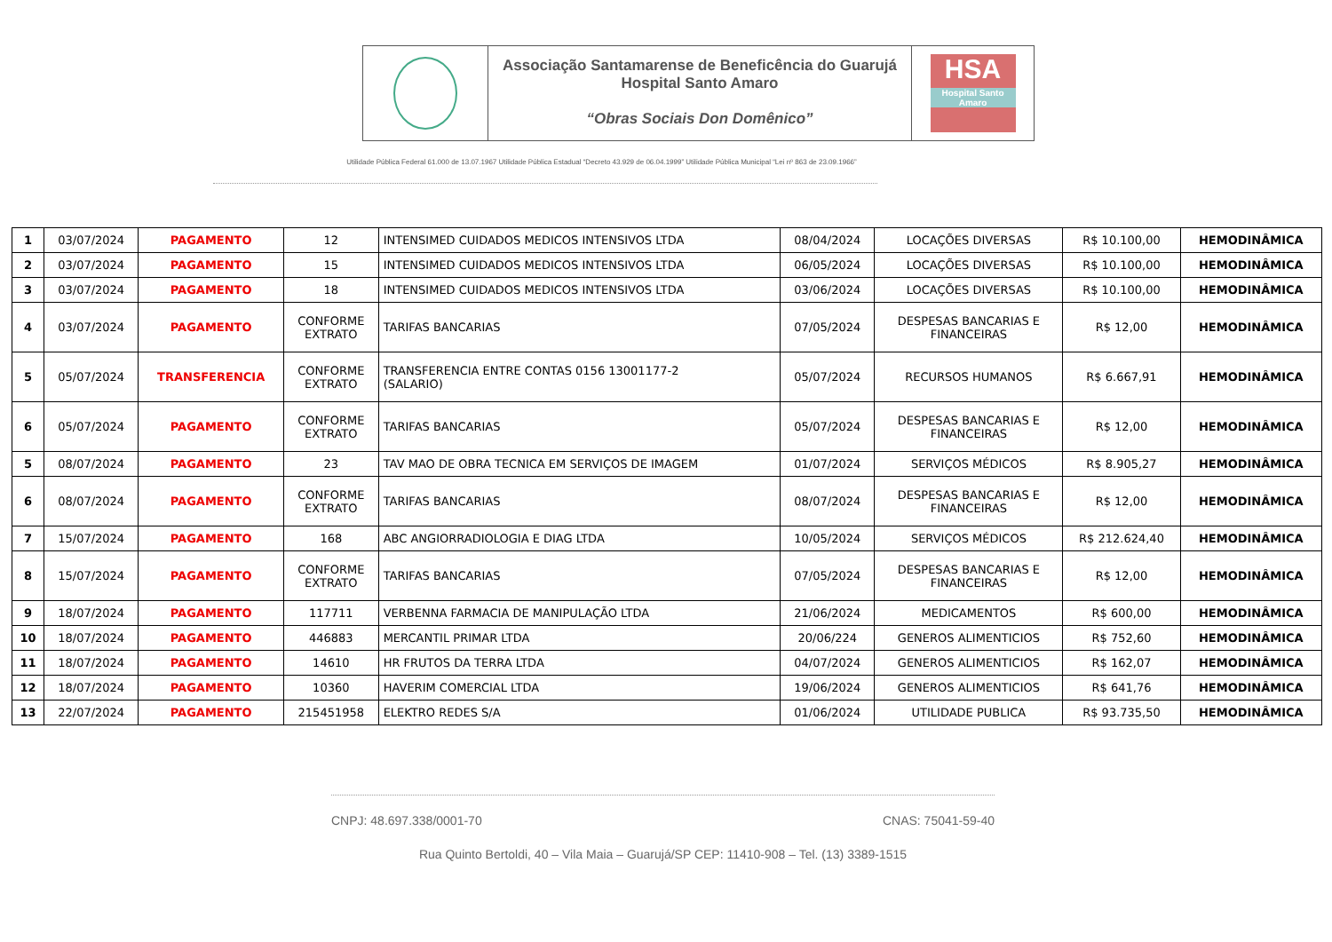Associação Santamarense de Beneficência do Guarujá
Hospital Santo Amaro
“Obras Sociais Don Domênico”
HSA
Hospital Santo Amaro
Utilidade Pública Federal 61.000 de 13.07.1967 Utilidade Pública Estadual “Decreto 43.929 de 06.04.1999” Utilidade Pública Municipal “Lei nº 863 de 23.09.1966”
| 1 | 03/07/2024 | PAGAMENTO | 12 | INTENSIMED CUIDADOS MEDICOS INTENSIVOS LTDA | 08/04/2024 | LOCAÇÕES DIVERSAS | R$ 10.100,00 | HEMODINÂMICA |
| 2 | 03/07/2024 | PAGAMENTO | 15 | INTENSIMED CUIDADOS MEDICOS INTENSIVOS LTDA | 06/05/2024 | LOCAÇÕES DIVERSAS | R$ 10.100,00 | HEMODINÂMICA |
| 3 | 03/07/2024 | PAGAMENTO | 18 | INTENSIMED CUIDADOS MEDICOS INTENSIVOS LTDA | 03/06/2024 | LOCAÇÕES DIVERSAS | R$ 10.100,00 | HEMODINÂMICA |
| 4 | 03/07/2024 | PAGAMENTO | CONFORME EXTRATO | TARIFAS BANCARIAS | 07/05/2024 | DESPESAS BANCARIAS E FINANCEIRAS | R$ 12,00 | HEMODINÂMICA |
| 5 | 05/07/2024 | TRANSFERENCIA | CONFORME EXTRATO | TRANSFERENCIA ENTRE CONTAS 0156 13001177-2 (SALARIO) | 05/07/2024 | RECURSOS HUMANOS | R$ 6.667,91 | HEMODINÂMICA |
| 6 | 05/07/2024 | PAGAMENTO | CONFORME EXTRATO | TARIFAS BANCARIAS | 05/07/2024 | DESPESAS BANCARIAS E FINANCEIRAS | R$ 12,00 | HEMODINÂMICA |
| 5 | 08/07/2024 | PAGAMENTO | 23 | TAV MAO DE OBRA TECNICA EM SERVIÇOS DE IMAGEM | 01/07/2024 | SERVIÇOS MÉDICOS | R$ 8.905,27 | HEMODINÂMICA |
| 6 | 08/07/2024 | PAGAMENTO | CONFORME EXTRATO | TARIFAS BANCARIAS | 08/07/2024 | DESPESAS BANCARIAS E FINANCEIRAS | R$ 12,00 | HEMODINÂMICA |
| 7 | 15/07/2024 | PAGAMENTO | 168 | ABC ANGIORRADIOLOGIA E DIAG LTDA | 10/05/2024 | SERVIÇOS MÉDICOS | R$ 212.624,40 | HEMODINÂMICA |
| 8 | 15/07/2024 | PAGAMENTO | CONFORME EXTRATO | TARIFAS BANCARIAS | 07/05/2024 | DESPESAS BANCARIAS E FINANCEIRAS | R$ 12,00 | HEMODINÂMICA |
| 9 | 18/07/2024 | PAGAMENTO | 117711 | VERBENNA FARMACIA DE MANIPULAÇÃO LTDA | 21/06/2024 | MEDICAMENTOS | R$ 600,00 | HEMODINÂMICA |
| 10 | 18/07/2024 | PAGAMENTO | 446883 | MERCANTIL PRIMAR LTDA | 20/06/224 | GENEROS ALIMENTICIOS | R$ 752,60 | HEMODINÂMICA |
| 11 | 18/07/2024 | PAGAMENTO | 14610 | HR FRUTOS DA TERRA LTDA | 04/07/2024 | GENEROS ALIMENTICIOS | R$ 162,07 | HEMODINÂMICA |
| 12 | 18/07/2024 | PAGAMENTO | 10360 | HAVERIM COMERCIAL LTDA | 19/06/2024 | GENEROS ALIMENTICIOS | R$ 641,76 | HEMODINÂMICA |
| 13 | 22/07/2024 | PAGAMENTO | 215451958 | ELEKTRO REDES S/A | 01/06/2024 | UTILIDADE PUBLICA | R$ 93.735,50 | HEMODINÂMICA |
CNPJ: 48.697.338/0001-70 CNAS: 75041-59-40
Rua Quinto Bertoldi, 40 – Vila Maia – Guarujá/SP CEP: 11410-908 – Tel. (13) 3389-1515